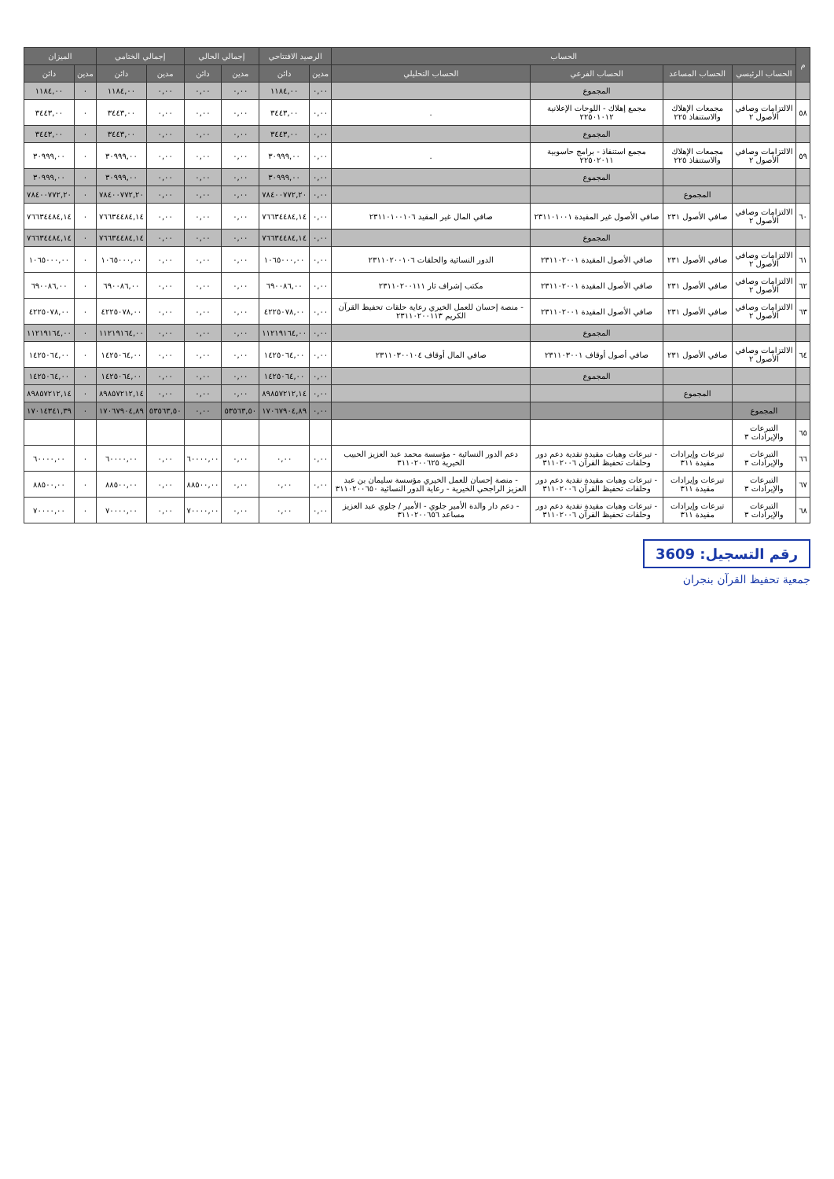| م | الحساب | | | | الرصيد الافتتاحي | | إجمالي الحالي | | إجمالي الختامي | | الميزان | |
| --- | --- | --- | --- | --- | --- | --- | --- | --- | --- | --- | --- | --- |
| | الحساب الرئيسي | الحساب المساعد | الحساب الفرعي | الحساب التحليلي | مدين | دائن | مدين | دائن | مدين | دائن | مدين | دائن |
| | | | المجموع | | ٠,٠٠ | ١١٨٤,٠٠ | ٠,٠٠ | ٠,٠٠ | ٠,٠٠ | ١١٨٤,٠٠ | ٠ | ١١٨٤,٠٠ |
| ٥٨ | الالتزامات وصافي الأصول ٢ | مجمعات الإهلاك والاستنفاذ ٢٢٥ | مجمع إهلاك - اللوحات الإعلانية ٢٢٥٠١٠١٢ | . | ٠,٠٠ | ٣٤٤٣,٠٠ | ٠,٠٠ | ٠,٠٠ | ٠,٠٠ | ٣٤٤٣,٠٠ | ٠ | ٣٤٤٣,٠٠ |
| | | | المجموع | | ٠,٠٠ | ٣٤٤٣,٠٠ | ٠,٠٠ | ٠,٠٠ | ٠,٠٠ | ٣٤٤٣,٠٠ | ٠ | ٣٤٤٣,٠٠ |
| ٥٩ | الالتزامات وصافي الأصول ٢ | مجمعات الإهلاك والاستنفاذ ٢٢٥ | مجمع استنفاذ - برامج حاسوبية ٢٢٥٠٢٠١١ | . | ٠,٠٠ | ٣٠٩٩٩,٠٠ | ٠,٠٠ | ٠,٠٠ | ٠,٠٠ | ٣٠٩٩٩,٠٠ | ٠ | ٣٠٩٩٩,٠٠ |
| | | | المجموع | | ٠,٠٠ | ٣٠٩٩٩,٠٠ | ٠,٠٠ | ٠,٠٠ | ٠,٠٠ | ٣٠٩٩٩,٠٠ | ٠ | ٣٠٩٩٩,٠٠ |
| | | المجموع | | | ٠,٠٠ | ٧٨٤٠٠٧٧٢,٢٠ | ٠,٠٠ | ٠,٠٠ | ٠,٠٠ | ٧٨٤٠٠٧٧٢,٢٠ | ٠ | ٧٨٤٠٠٧٧٢,٢٠ |
| ٦٠ | الالتزامات وصافي الأصول ٢ | صافي الأصول ٢٣١ | صافي الأصول غير المقيدة ٢٣١١٠١٠٠١ | صافي المال غير المقيد ٢٣١١٠١٠٠١٠٦ | ٠,٠٠ | ٧٦٦٣٤٤٨٤,١٤ | ٠,٠٠ | ٠,٠٠ | ٠,٠٠ | ٧٦٦٣٤٤٨٤,١٤ | ٠ | ٧٦٦٣٤٤٨٤,١٤ |
| | | | المجموع | | ٠,٠٠ | ٧٦٦٣٤٤٨٤,١٤ | ٠,٠٠ | ٠,٠٠ | ٠,٠٠ | ٧٦٦٣٤٤٨٤,١٤ | ٠ | ٧٦٦٣٤٤٨٤,١٤ |
| ٦١ | الالتزامات وصافي الأصول ٢ | صافي الأصول ٢٣١ | صافي الأصول المقيدة ٢٣١١٠٢٠٠١ | الدور النسائية والحلقات ٢٣١١٠٢٠٠١٠٦ | ٠,٠٠ | ١٠٦٥٠٠٠,٠٠ | ٠,٠٠ | ٠,٠٠ | ٠,٠٠ | ١٠٦٥٠٠٠,٠٠ | ٠ | ١٠٦٥٠٠٠,٠٠ |
| ٦٢ | الالتزامات وصافي الأصول ٢ | صافي الأصول ٢٣١ | صافي الأصول المقيدة ٢٣١١٠٢٠٠١ | مكتب إشراف ثار ٢٣١١٠٢٠٠١١١ | ٠,٠٠ | ٦٩٠٠٨٦,٠٠ | ٠,٠٠ | ٠,٠٠ | ٠,٠٠ | ٦٩٠٠٨٦,٠٠ | ٠ | ٦٩٠٠٨٦,٠٠ |
| ٦٣ | الالتزامات وصافي الأصول ٢ | صافي الأصول ٢٣١ | صافي الأصول المقيدة ٢٣١١٠٢٠٠١ | - منصة إحسان للعمل الخيري رعاية حلقات تحفيظ القرآن الكريم ٢٣١١٠٢٠٠١١٣ | ٠,٠٠ | ٤٢٢٥٠٧٨,٠٠ | ٠,٠٠ | ٠,٠٠ | ٠,٠٠ | ٤٢٢٥٠٧٨,٠٠ | ٠ | ٤٢٢٥٠٧٨,٠٠ |
| | | | المجموع | | ٠,٠٠ | ١١٢١٩١٦٤,٠٠ | ٠,٠٠ | ٠,٠٠ | ٠,٠٠ | ١١٢١٩١٦٤,٠٠ | ٠ | ١١٢١٩١٦٤,٠٠ |
| ٦٤ | الالتزامات وصافي الأصول ٢ | صافي الأصول ٢٣١ | صافي أصول أوقاف ٢٣١١٠٣٠٠١ | صافي المال أوقاف ٢٣١١٠٣٠٠١٠٤ | ٠,٠٠ | ١٤٢٥٠٦٤,٠٠ | ٠,٠٠ | ٠,٠٠ | ٠,٠٠ | ١٤٢٥٠٦٤,٠٠ | ٠ | ١٤٢٥٠٦٤,٠٠ |
| | | | المجموع | | ٠,٠٠ | ١٤٢٥٠٦٤,٠٠ | ٠,٠٠ | ٠,٠٠ | ٠,٠٠ | ١٤٢٥٠٦٤,٠٠ | ٠ | ١٤٢٥٠٦٤,٠٠ |
| | | المجموع | | | ٠,٠٠ | ٨٩٨٥٧٢١٢,١٤ | ٠,٠٠ | ٠,٠٠ | ٠,٠٠ | ٨٩٨٥٧٢١٢,١٤ | ٠ | ٨٩٨٥٧٢١٢,١٤ |
| | المجموع | | | | ٠,٠٠ | ١٧٠٦٧٩٠٤,٨٩ | ٥٣٥٦٣,٥٠ | ٠,٠٠ | ٥٣٥٦٣,٥٠ | ١٧٠٦٧٩٠٤,٨٩ | ٠ | ١٧٠١٤٣٤١,٣٩ |
| ٦٥ | التبرعات والإيرادات ٣ | | | | | | | | | | | |
| ٦٦ | التبرعات والإيرادات ٣ | تبرعات وإيرادات مقيدة ٣١١ | - تبرعات وهبات مقيدة نقدية دعم دور وحلقات تحفيظ القرآن ٣١١٠٢٠٠٦ | دعم الدور النسائية - مؤسسة محمد عبد العزيز الحبيب الخيرية ٣١١٠٢٠٠٦٢٥ | ٠,٠٠ | ٠,٠٠ | ٠,٠٠ | ٦٠٠٠٠,٠٠ | ٠,٠٠ | ٦٠٠٠٠,٠٠ | ٠ | ٦٠٠٠٠,٠٠ |
| ٦٧ | التبرعات والإيرادات ٣ | تبرعات وإيرادات مقيدة ٣١١ | - تبرعات وهبات مقيدة نقدية دعم دور وحلقات تحفيظ القرآن ٣١١٠٢٠٠٦ | - منصة إحسان للعمل الخيري مؤسسة سليمان بن عبد العزيز الراجحي الخيرية - رعاية الدور النسائية ٣١١٠٢٠٠٦٥٠ | ٠,٠٠ | ٠,٠٠ | ٠,٠٠ | ٨٨٥٠٠,٠٠ | ٠,٠٠ | ٨٨٥٠٠,٠٠ | ٠ | ٨٨٥٠٠,٠٠ |
| ٦٨ | التبرعات والإيرادات ٣ | تبرعات وإيرادات مقيدة ٣١١ | - تبرعات وهبات مقيدة نقدية دعم دور وحلقات تحفيظ القرآن ٣١١٠٢٠٠٦ | - دعم دار والدة الأمير جلوي - الأمير / جلوي عبد العزيز مساعد ٣١١٠٢٠٠٦٥٦ | ٠,٠٠ | ٠,٠٠ | ٠,٠٠ | ٧٠٠٠٠,٠٠ | ٠,٠٠ | ٧٠٠٠٠,٠٠ | ٠ | ٧٠٠٠٠,٠٠ |
رقم التسجيل: 3609
جمعية تحفيظ القرآن بنجران